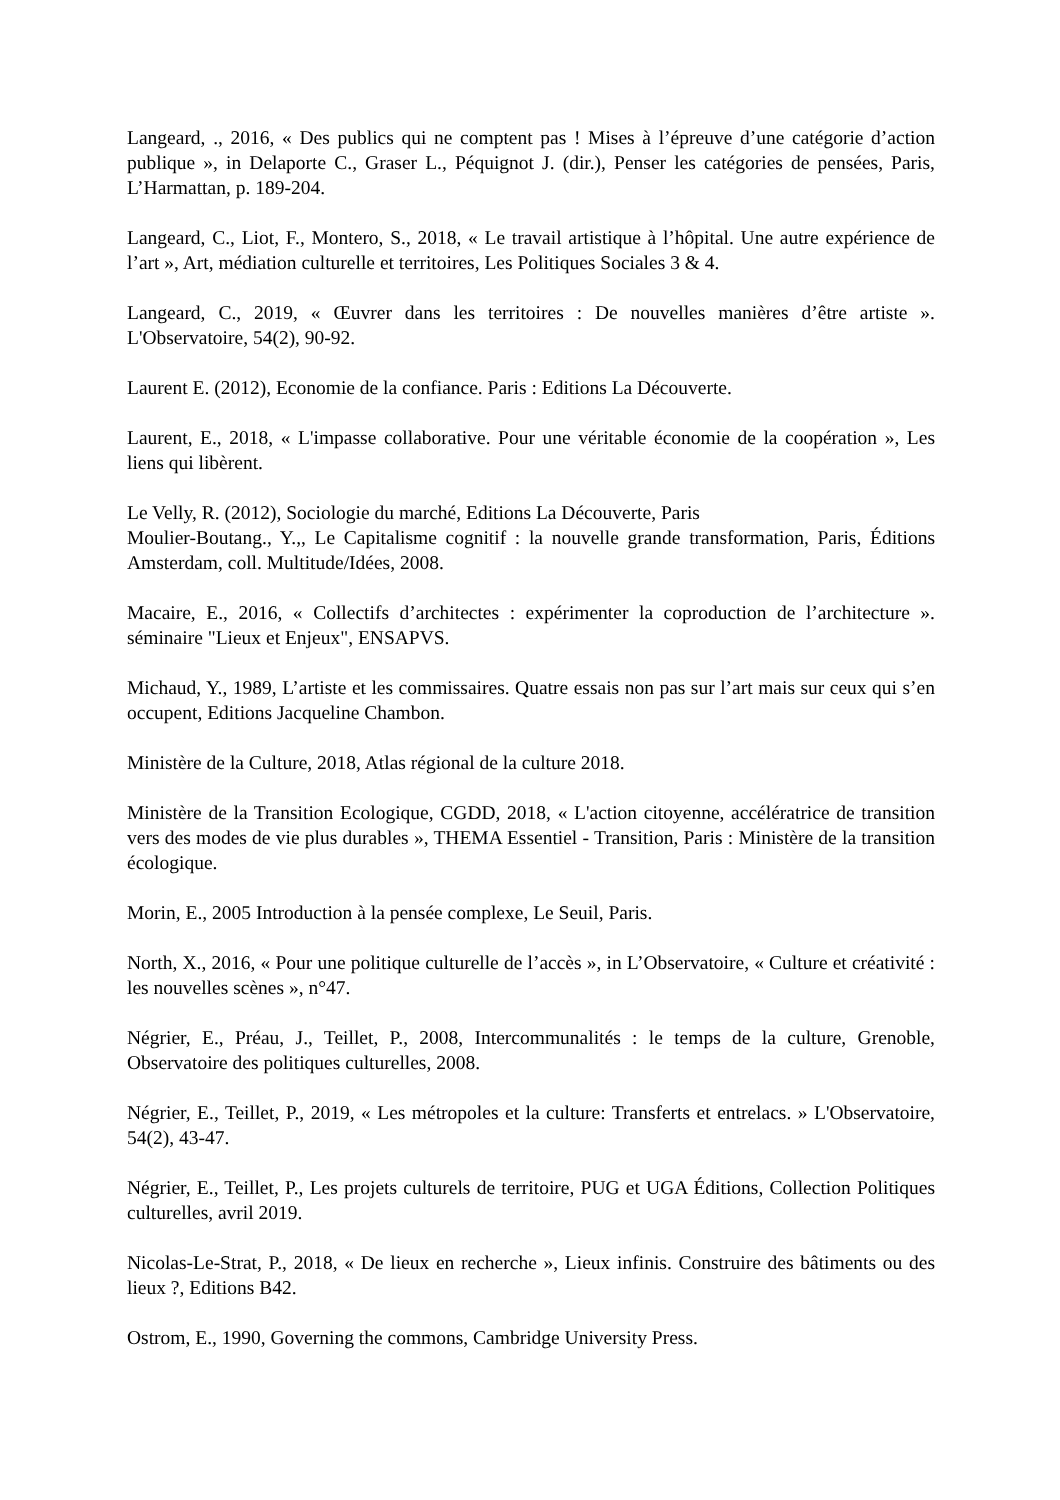Langeard, ., 2016, « Des publics qui ne comptent pas ! Mises à l’épreuve d’une catégorie d’action publique », in Delaporte C., Graser L., Péquignot J. (dir.), Penser les catégories de pensées, Paris, L’Harmattan, p. 189-204.
Langeard, C., Liot, F., Montero, S., 2018, « Le travail artistique à l’hôpital. Une autre expérience de l’art », Art, médiation culturelle et territoires, Les Politiques Sociales 3 & 4.
Langeard, C., 2019, « Œuvrer dans les territoires : De nouvelles manières d’être artiste ». L'Observatoire, 54(2), 90-92.
Laurent E. (2012), Economie de la confiance. Paris : Editions La Découverte.
Laurent, E., 2018, « L'impasse collaborative. Pour une véritable économie de la coopération », Les liens qui libèrent.
Le Velly, R. (2012), Sociologie du marché, Editions La Découverte, Paris
Moulier-Boutang., Y.,, Le Capitalisme cognitif : la nouvelle grande transformation, Paris, Éditions Amsterdam, coll. Multitude/Idées, 2008.
Macaire, E., 2016, « Collectifs d’architectes : expérimenter la coproduction de l’architecture ». séminaire "Lieux et Enjeux", ENSAPVS.
Michaud, Y., 1989, L’artiste et les commissaires. Quatre essais non pas sur l’art mais sur ceux qui s’en occupent, Editions Jacqueline Chambon.
Ministère de la Culture, 2018, Atlas régional de la culture 2018.
Ministère de la Transition Ecologique, CGDD, 2018, « L'action citoyenne, accélératrice de transition vers des modes de vie plus durables », THEMA Essentiel - Transition, Paris : Ministère de la transition écologique.
Morin, E., 2005 Introduction à la pensée complexe, Le Seuil, Paris.
North, X., 2016, « Pour une politique culturelle de l’accès », in L’Observatoire, « Culture et créativité : les nouvelles scènes », n°47.
Négrier, E., Préau, J., Teillet, P., 2008, Intercommunalités : le temps de la culture, Grenoble, Observatoire des politiques culturelles, 2008.
Négrier, E., Teillet, P., 2019, « Les métropoles et la culture: Transferts et entrelacs. » L'Observatoire, 54(2), 43-47.
Négrier, E., Teillet, P., Les projets culturels de territoire, PUG et UGA Éditions, Collection Politiques culturelles, avril 2019.
Nicolas-Le-Strat, P., 2018, « De lieux en recherche », Lieux infinis. Construire des bâtiments ou des lieux ?, Editions B42.
Ostrom, E., 1990, Governing the commons, Cambridge University Press.